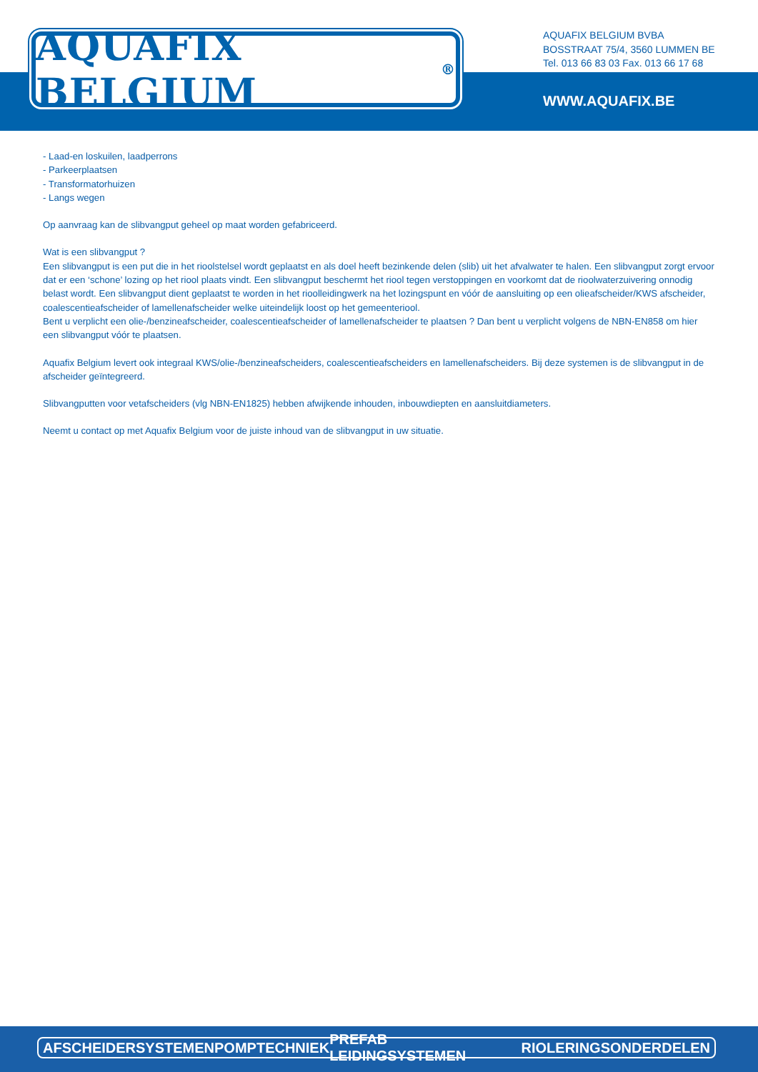AQUAFIX BELGIUM<sup>®</sup>
AQUAFIX BELGIUM BVBA
BOSSTRAAT 75/4, 3560 LUMMEN BE
Tel. 013 66 83 03 Fax. 013 66 17 68
WWW.AQUAFIX.BE
- Laad-en loskuilen, laadperrons
- Parkeerplaatsen
- Transformatorhuizen
- Langs wegen
Op aanvraag kan de slibvangput geheel op maat worden gefabriceerd.
Wat is een slibvangput ?
Een slibvangput is een put die in het rioolstelsel wordt geplaatst en als doel heeft bezinkende delen (slib) uit het afvalwater te halen. Een slibvangput zorgt ervoor dat er een ‘schone’ lozing op het riool plaats vindt. Een slibvangput beschermt het riool tegen verstoppingen en voorkomt dat de rioolwaterzuivering onnodig belast wordt. Een slibvangput dient geplaatst te worden in het rioolleidingwerk na het lozingspunt en vóór de aansluiting op een olieafscheider/KWS afscheider, coalescentieafscheider of lamellenafscheider welke uiteindelijk loost op het gemeenteriool.
Bent u verplicht een olie-/benzineafscheider, coalescentieafscheider of lamellenafscheider te plaatsen ? Dan bent u verplicht volgens de NBN-EN858 om hier een slibvangput vóór te plaatsen.
Aquafix Belgium levert ook integraal KWS/olie-/benzineafscheiders, coalescentieafscheiders en lamellenafscheiders. Bij deze systemen is de slibvangput in de afscheider geïntegreerd.
Slibvangputten voor vetafscheiders (vlg NBN-EN1825) hebben afwijkende inhouden, inbouwdiepten en aansluitdiameters.
Neemt u contact op met Aquafix Belgium voor de juiste inhoud van de slibvangput in uw situatie.
AFSCHEIDERSYSTEMEN POMPTECHNIEK PREFAB LEIDINGSYSTEMEN RIOLERINGSONDERDELEN